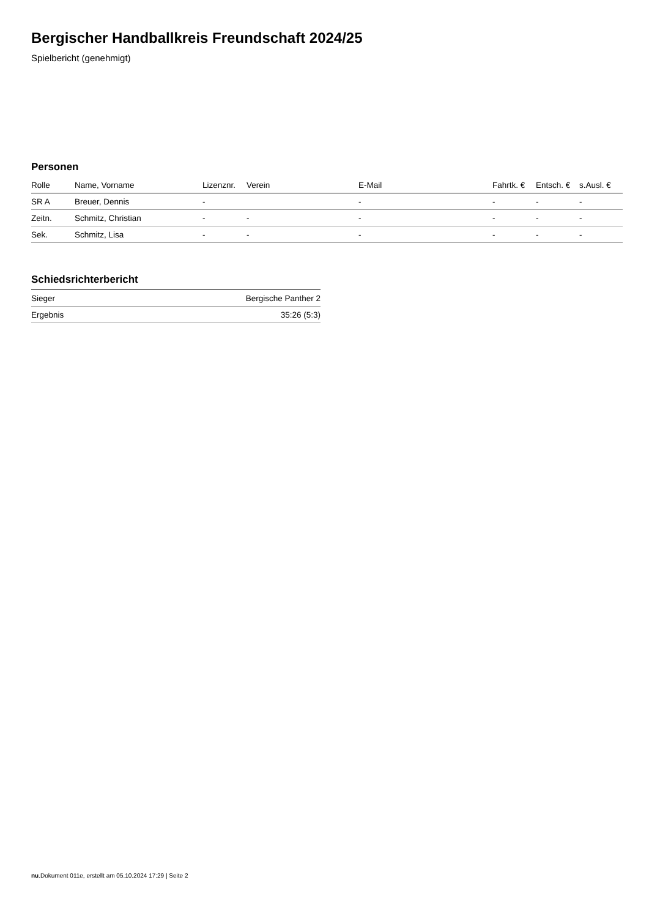Bergischer Handballkreis Freundschaft 2024/25
Spielbericht (genehmigt)
Personen
| Rolle | Name, Vorname | Lizenznr. | Verein | E-Mail | Fahrtk. € | Entsch. € | s.Ausl. € |
| --- | --- | --- | --- | --- | --- | --- | --- |
| SR A | Breuer, Dennis | - | | - | - | - | - |
| Zeitn. | Schmitz, Christian | - | - | - | - | - | - |
| Sek. | Schmitz, Lisa | - | - | - | - | - | - |
Schiedsrichterbericht
| Sieger | Bergische Panther 2 |
| Ergebnis | 35:26 (5:3) |
nu.Dokument 011e, erstellt am 05.10.2024 17:29 | Seite 2